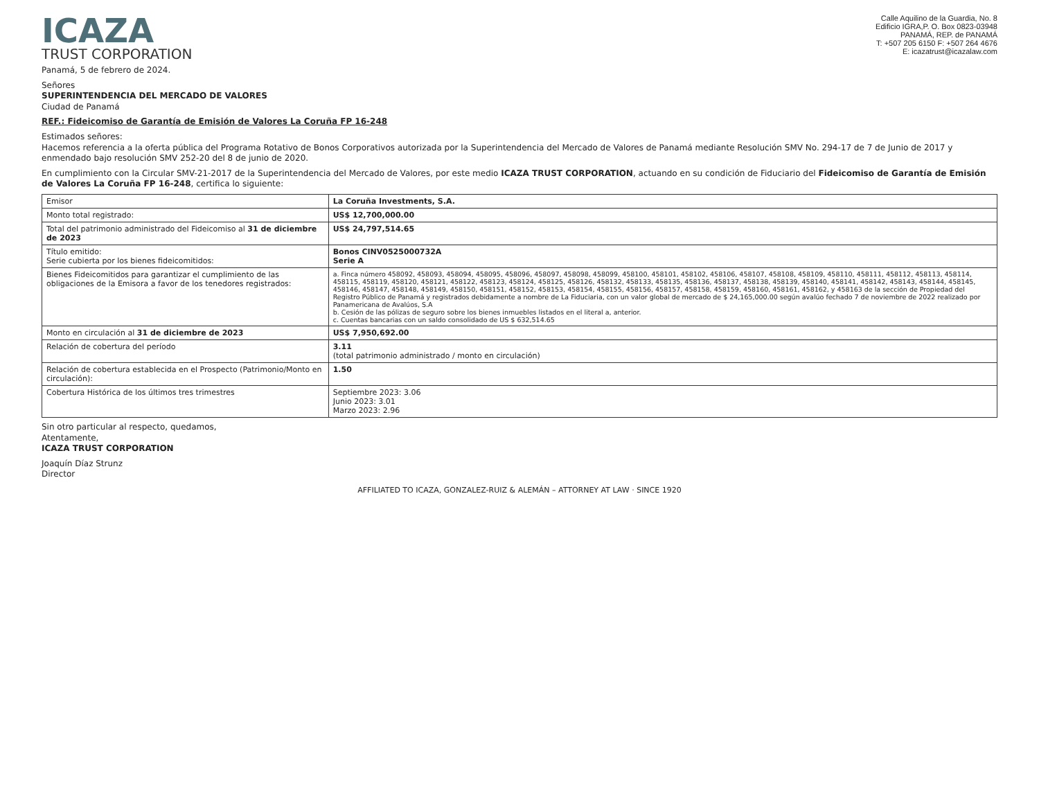ICAZA
TRUST CORPORATION
Calle Aquilino de la Guardia, No. 8
Edificio IGRA,P. O. Box 0823-03948
PANAMÁ, REP. de PANAMÁ
T: +507 205 6150 F: +507 264 4676
E: icazatrust@icazalaw.com
Panamá, 5 de febrero de 2024.
Señores
SUPERINTENDENCIA DEL MERCADO DE VALORES
Ciudad de Panamá
REF.: Fideicomiso de Garantía de Emisión de Valores La Coruña FP 16-248
Estimados señores:
Hacemos referencia a la oferta pública del Programa Rotativo de Bonos Corporativos autorizada por la Superintendencia del Mercado de Valores de Panamá mediante Resolución SMV No. 294-17 de 7 de Junio de 2017 y enmendado bajo resolución SMV 252-20 del 8 de junio de 2020.
En cumplimiento con la Circular SMV-21-2017 de la Superintendencia del Mercado de Valores, por este medio ICAZA TRUST CORPORATION, actuando en su condición de Fiduciario del Fideicomiso de Garantía de Emisión de Valores La Coruña FP 16-248, certifica lo siguiente:
| Emisor | La Coruña Investments, S.A. |
| Monto total registrado: | US$ 12,700,000.00 |
| Total del patrimonio administrado del Fideicomiso al 31 de diciembre de 2023 | US$ 24,797,514.65 |
| Título emitido: Serie cubierta por los bienes fideicomitidos: | Bonos CINV0525000732A Serie A |
| Bienes Fideicomitidos para garantizar el cumplimiento de las obligaciones de la Emisora a favor de los tenedores registrados: | a. Finca número 458092, 458093, 458094, 458095, 458096, 458097, 458098, 458099, 458100, 458101, 458102, 458106, 458107, 458108, 458109, 458110, 458111, 458112, 458113, 458114, 458115, 458119, 458120, 458121, 458122, 458123, 458124, 458125, 458126, 458132, 458133, 458135, 458136, 458137, 458138, 458139, 458140, 458141, 458142, 458143, 458144, 458145, 458146, 458147, 458148, 458149, 458150, 458151, 458152, 458153, 458154, 458155, 458156, 458157, 458158, 458159, 458160, 458161, 458162, y 458163 de la sección de Propiedad del Registro Público de Panamá y registrados debidamente a nombre de La Fiduciaria, con un valor global de mercado de $ 24,165,000.00 según avalúo fechado 7 de noviembre de 2022 realizado por Panamericana de Avalúos, S.A b. Cesión de las pólizas de seguro sobre los bienes inmuebles listados en el literal a, anterior. c. Cuentas bancarias con un saldo consolidado de US $ 632,514.65 |
| Monto en circulación al 31 de diciembre de 2023 | US$ 7,950,692.00 |
| Relación de cobertura del período | 3.11 (total patrimonio administrado / monto en circulación) |
| Relación de cobertura establecida en el Prospecto (Patrimonio/Monto en circulación): | 1.50 |
| Cobertura Histórica de los últimos tres trimestres | Septiembre 2023: 3.06 Junio 2023: 3.01 Marzo 2023: 2.96 |
Sin otro particular al respecto, quedamos,
Atentamente,
ICAZA TRUST CORPORATION
Joaquín Díaz Strunz
Director
AFFILIATED TO ICAZA, GONZALEZ-RUIZ & ALEMÁN – ATTORNEY AT LAW · SINCE 1920